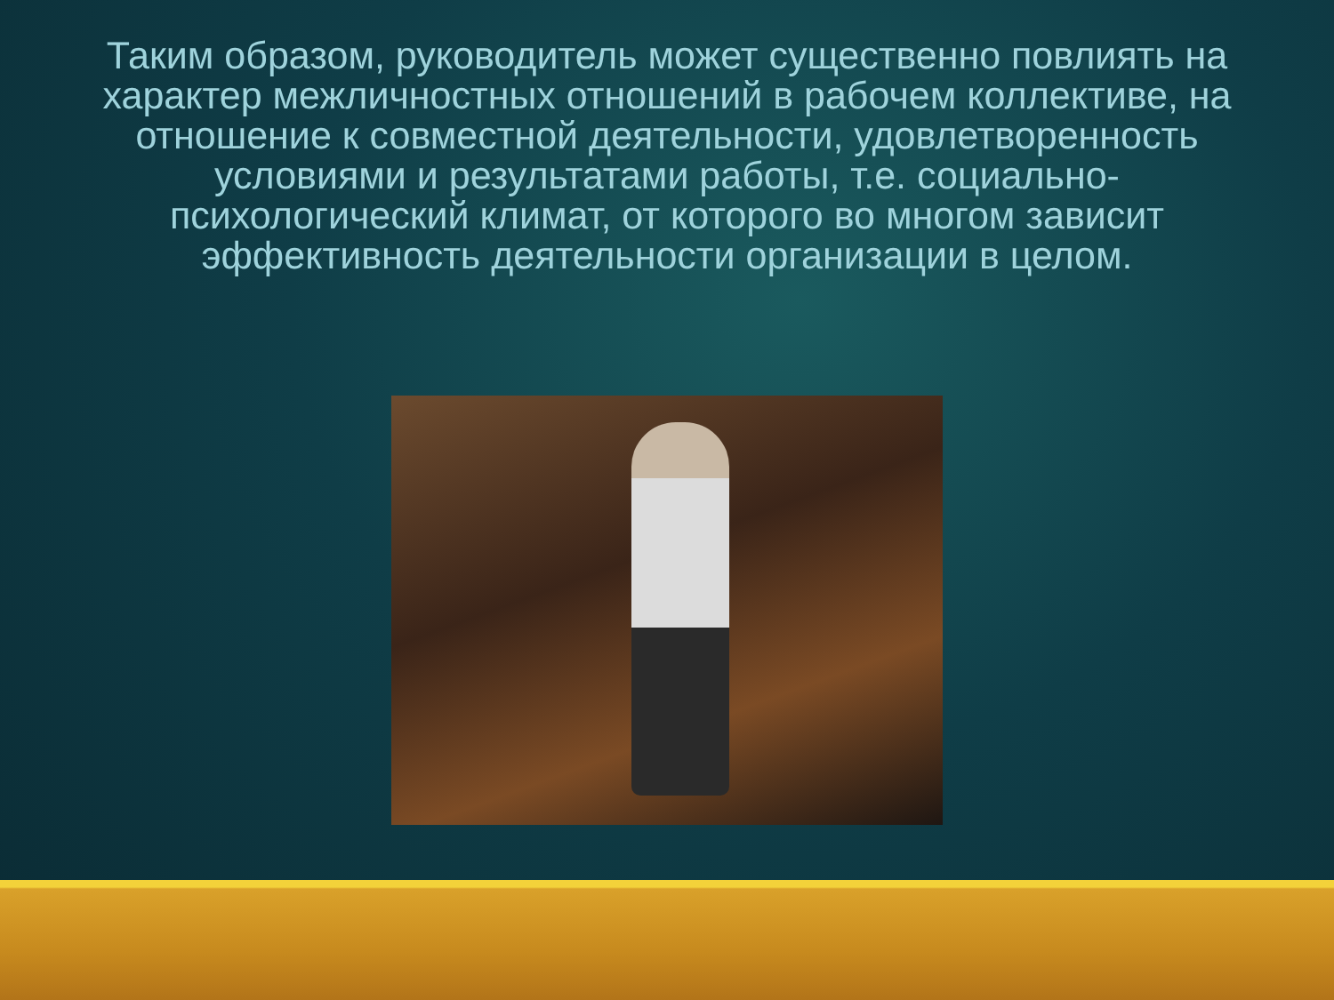Таким образом, руководитель может существенно повлиять на характер межличностных отношений в рабочем коллективе, на отношение к совместной деятельности, удовлетворенность условиями и результатами работы, т.е. социально-психологический климат, от которого во многом зависит эффективность деятельности организации в целом.